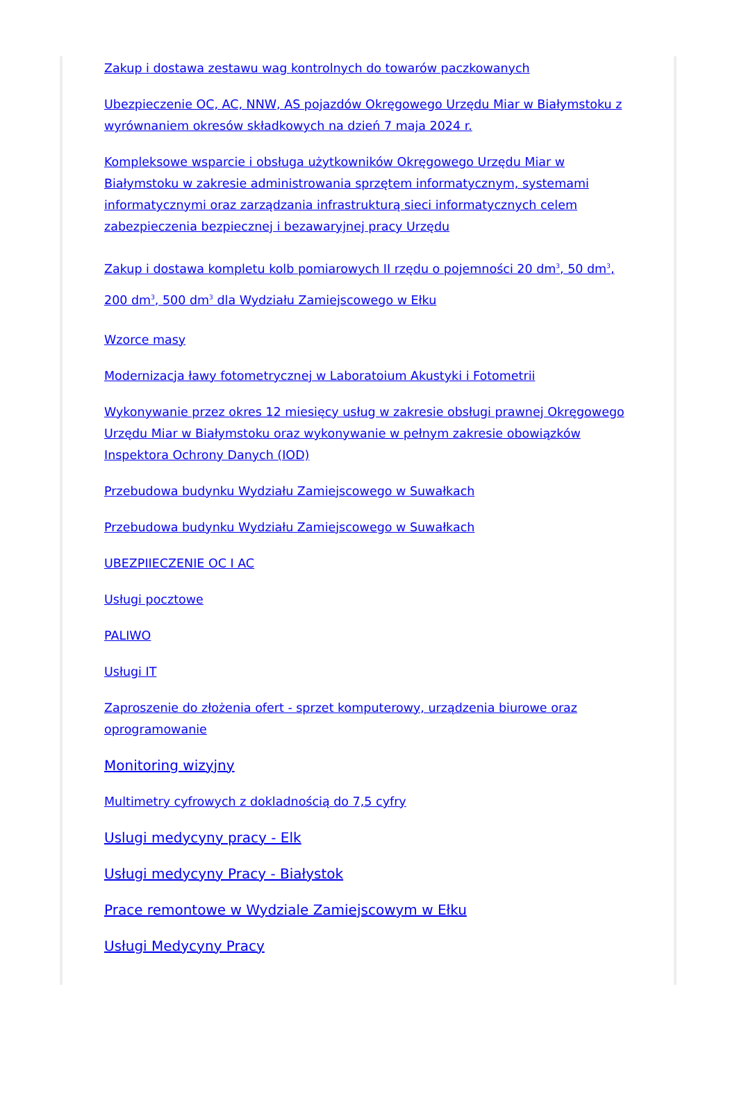Zakup i dostawa zestawu wag kontrolnych do towarów paczkowanych
Ubezpieczenie OC, AC, NNW, AS pojazdów Okręgowego Urzędu Miar w Białymstoku z wyrównaniem okresów składkowych na dzień 7 maja 2024 r.
Kompleksowe wsparcie i obsługa użytkowników Okręgowego Urzędu Miar w Białymstoku w zakresie administrowania sprzętem informatycznym, systemami informatycznymi oraz zarządzania infrastrukturą sieci informatycznych celem zabezpieczenia bezpiecznej i bezawaryjnej pracy Urzędu
Zakup i dostawa kompletu kolb pomiarowych II rzędu o pojemności 20 dm<sup>3</sup>, 50 dm<sup>3</sup>, 200 dm<sup>3</sup>, 500 dm<sup>3</sup> dla Wydziału Zamiejscowego w Ełku
Wzorce masy
Modernizacja ławy fotometrycznej w Laboratoium Akustyki i Fotometrii
Wykonywanie przez okres 12 miesięcy usług w zakresie obsługi prawnej Okręgowego Urzędu Miar w Białymstoku oraz wykonywanie w pełnym zakresie obowiązków Inspektora Ochrony Danych (IOD)
Przebudowa budynku Wydziału Zamiejscowego w Suwałkach
Przebudowa budynku Wydziału Zamiejscowego w Suwałkach
UBEZPIIECZENIE OC I AC
Usługi pocztowe
PALIWO
Usługi IT
Zaproszenie do złożenia ofert - sprzet komputerowy, urządzenia biurowe oraz oprogramowanie
Monitoring wizyjny
Multimetry cyfrowych z dokladnością do 7,5 cyfry
Uslugi medycyny pracy - Elk
Usługi medycyny Pracy - Białystok
Prace remontowe w Wydziale Zamiejscowym w Ełku
Usługi Medycyny Pracy